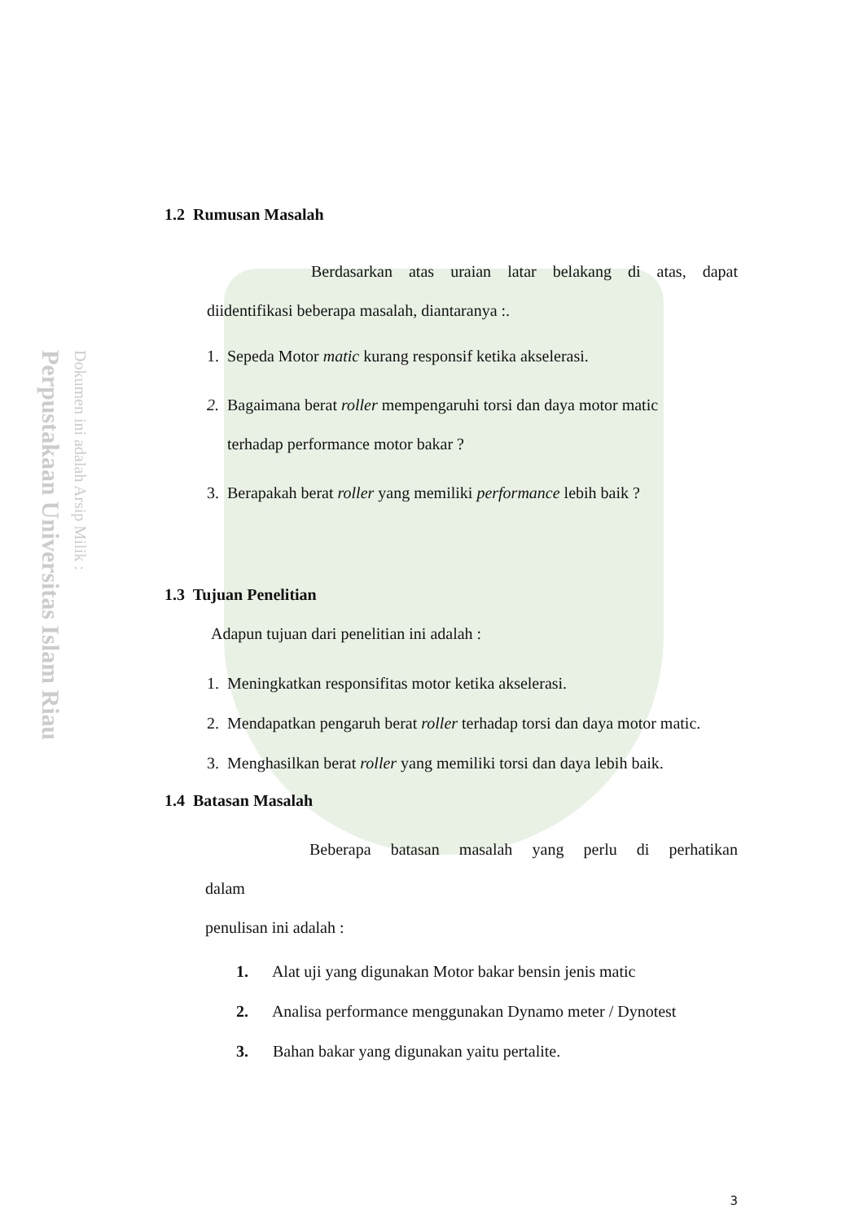Perpustakaan Universitas Islam Riau
Dokumen ini adalah Arsip Milik :
1.2 Rumusan Masalah
Berdasarkan atas uraian latar belakang di atas, dapat diidentifikasi beberapa masalah, diantaranya :.
1. Sepeda Motor matic kurang responsif ketika akselerasi.
2. Bagaimana berat roller mempengaruhi torsi dan daya motor matic
terhadap performance motor bakar ?
3. Berapakah berat roller yang memiliki performance lebih baik ?
1.3 Tujuan Penelitian
Adapun tujuan dari penelitian ini adalah :
1. Meningkatkan responsifitas motor ketika akselerasi.
2. Mendapatkan pengaruh berat roller terhadap torsi dan daya motor matic.
3. Menghasilkan berat roller yang memiliki torsi dan daya lebih baik.
1.4 Batasan Masalah
Beberapa batasan masalah yang perlu di perhatikan dalam
penulisan ini adalah :
1. Alat uji yang digunakan Motor bakar bensin jenis matic
2. Analisa performance menggunakan Dynamo meter / Dynotest
3. Bahan bakar yang digunakan yaitu pertalite.
3